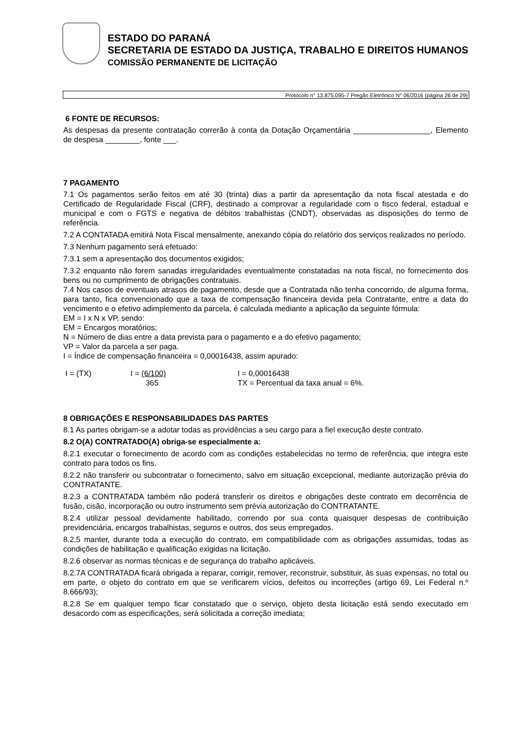ESTADO DO PARANÁ
SECRETARIA DE ESTADO DA JUSTIÇA, TRABALHO E DIREITOS HUMANOS
COMISSÃO PERMANENTE DE LICITAÇÃO
Protocolo n° 13.875.095-7 Pregão Eletrônico N° 06/2016 (página 26 de 29)
6 FONTE DE RECURSOS:
As despesas da presente contratação correrão à conta da Dotação Orçamentária __________________, Elemento de despesa ________, fonte ___.
7 PAGAMENTO
7.1 Os pagamentos serão feitos em até 30 (trinta) dias a partir da apresentação da nota fiscal atestada e do Certificado de Regularidade Fiscal (CRF), destinado a comprovar a regularidade com o fisco federal, estadual e municipal e com o FGTS e negativa de débitos trabalhistas (CNDT), observadas as disposições do termo de referência.
7.2 A CONTATADA emitirá Nota Fiscal mensalmente, anexando cópia do relatório dos serviços realizados no período.
7.3 Nenhum pagamento será efetuado:
7.3.1 sem a apresentação dos documentos exigidos;
7.3.2 enquanto não forem sanadas irregularidades eventualmente constatadas na nota fiscal, no fornecimento dos bens ou no cumprimento de obrigações contratuais.
7.4 Nos casos de eventuais atrasos de pagamento, desde que a Contratada não tenha concorrido, de alguma forma, para tanto, fica convencionado que a taxa de compensação financeira devida pela Contratante, entre a data do vencimento e o efetivo adimplemento da parcela, é calculada mediante a aplicação da seguinte fórmula:
EM = I x N x VP, sendo:
EM = Encargos moratórios;
N = Número de dias entre a data prevista para o pagamento e a do efetivo pagamento;
VP = Valor da parcela a ser paga.
I = Índice de compensação financeira = 0,00016438, assim apurado:
I = (TX) I = (6/100)
365
I = 0,00016438
TX = Percentual da taxa anual = 6%.
8 OBRIGAÇÕES E RESPONSABILIDADES DAS PARTES
8.1 As partes obrigam-se a adotar todas as providências a seu cargo para a fiel execução deste contrato.
8.2 O(A) CONTRATADO(A) obriga-se especialmente a:
8.2.1 executar o fornecimento de acordo com as condições estabelecidas no termo de referência, que integra este contrato para todos os fins.
8.2.2 não transferir ou subcontratar o fornecimento, salvo em situação excepcional, mediante autorização prévia do CONTRATANTE.
8.2.3 a CONTRATADA também não poderá transferir os direitos e obrigações deste contrato em decorrência de fusão, cisão, incorporação ou outro instrumento sem prévia autorização do CONTRATANTE.
8.2.4 utilizar pessoal devidamente habilitado, correndo por sua conta quaisquer despesas de contribuição previdenciária, encargos trabalhistas, seguros e outros, dos seus empregados.
8.2.5 manter, durante toda a execução do contrato, em compatibilidade com as obrigações assumidas, todas as condições de habilitação e qualificação exigidas na licitação.
8.2.6 observar as normas técnicas e de segurança do trabalho aplicáveis.
8.2.7A CONTRATADA ficará obrigada a reparar, corrigir, remover, reconstruir, substituir, às suas expensas, no total ou em parte, o objeto do contrato em que se verificarem vícios, defeitos ou incorreções (artigo 69, Lei Federal n.º 8.666/93);
8.2.8 Se em qualquer tempo ficar constatado que o serviço, objeto desta licitação está sendo executado em desacordo com as especificações, será solicitada a correção imediata;